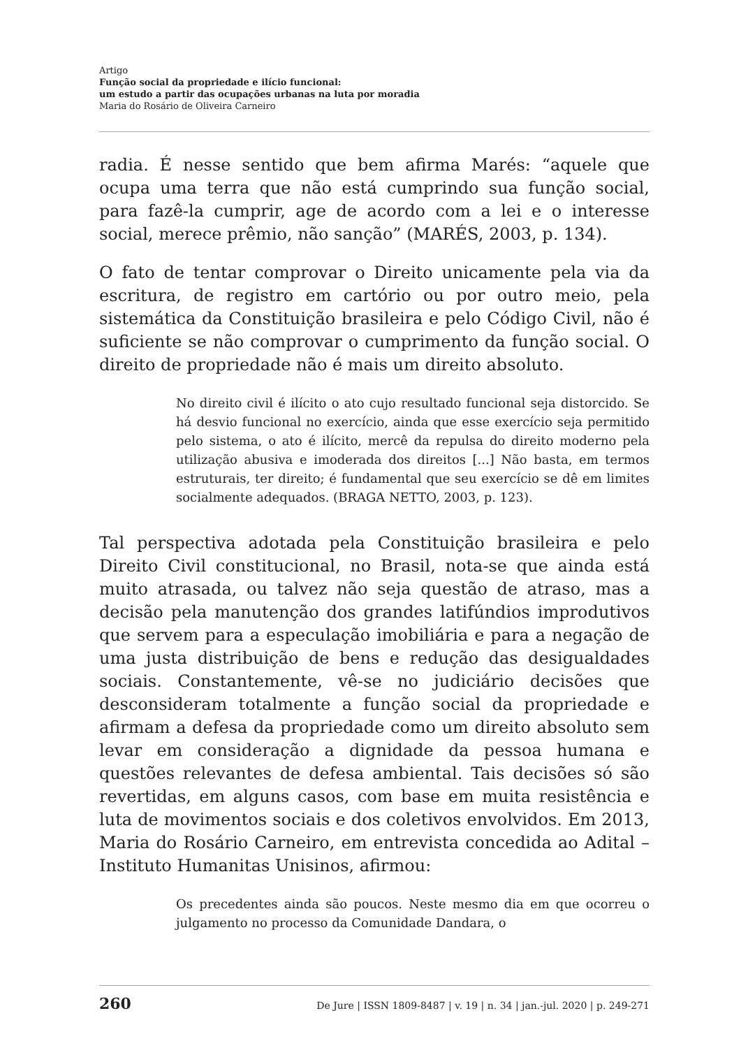Artigo
Função social da propriedade e ilício funcional:
um estudo a partir das ocupações urbanas na luta por moradia
Maria do Rosário de Oliveira Carneiro
radia. É nesse sentido que bem afirma Marés: “aquele que ocupa uma terra que não está cumprindo sua função social, para fazê-la cumprir, age de acordo com a lei e o interesse social, merece prêmio, não sanção” (MARÉS, 2003, p. 134).
O fato de tentar comprovar o Direito unicamente pela via da escritura, de registro em cartório ou por outro meio, pela sistemática da Constituição brasileira e pelo Código Civil, não é suficiente se não comprovar o cumprimento da função social. O direito de propriedade não é mais um direito absoluto.
No direito civil é ilícito o ato cujo resultado funcional seja distorcido. Se há desvio funcional no exercício, ainda que esse exercício seja permitido pelo sistema, o ato é ilícito, mercê da repulsa do direito moderno pela utilização abusiva e imoderada dos direitos [...] Não basta, em termos estruturais, ter direito; é fundamental que seu exercício se dê em limites socialmente adequados. (BRAGA NETTO, 2003, p. 123).
Tal perspectiva adotada pela Constituição brasileira e pelo Direito Civil constitucional, no Brasil, nota-se que ainda está muito atrasada, ou talvez não seja questão de atraso, mas a decisão pela manutenção dos grandes latifúndios improdutivos que servem para a especulação imobiliária e para a negação de uma justa distribuição de bens e redução das desigualdades sociais. Constantemente, vê-se no judiciário decisões que desconsideram totalmente a função social da propriedade e afirmam a defesa da propriedade como um direito absoluto sem levar em consideração a dignidade da pessoa humana e questões relevantes de defesa ambiental. Tais decisões só são revertidas, em alguns casos, com base em muita resistência e luta de movimentos sociais e dos coletivos envolvidos. Em 2013, Maria do Rosário Carneiro, em entrevista concedida ao Adital – Instituto Humanitas Unisinos, afirmou:
Os precedentes ainda são poucos. Neste mesmo dia em que ocorreu o julgamento no processo da Comunidade Dandara, o
260 De Jure | ISSN 1809-8487 | v. 19 | n. 34 | jan.-jul. 2020 | p. 249-271